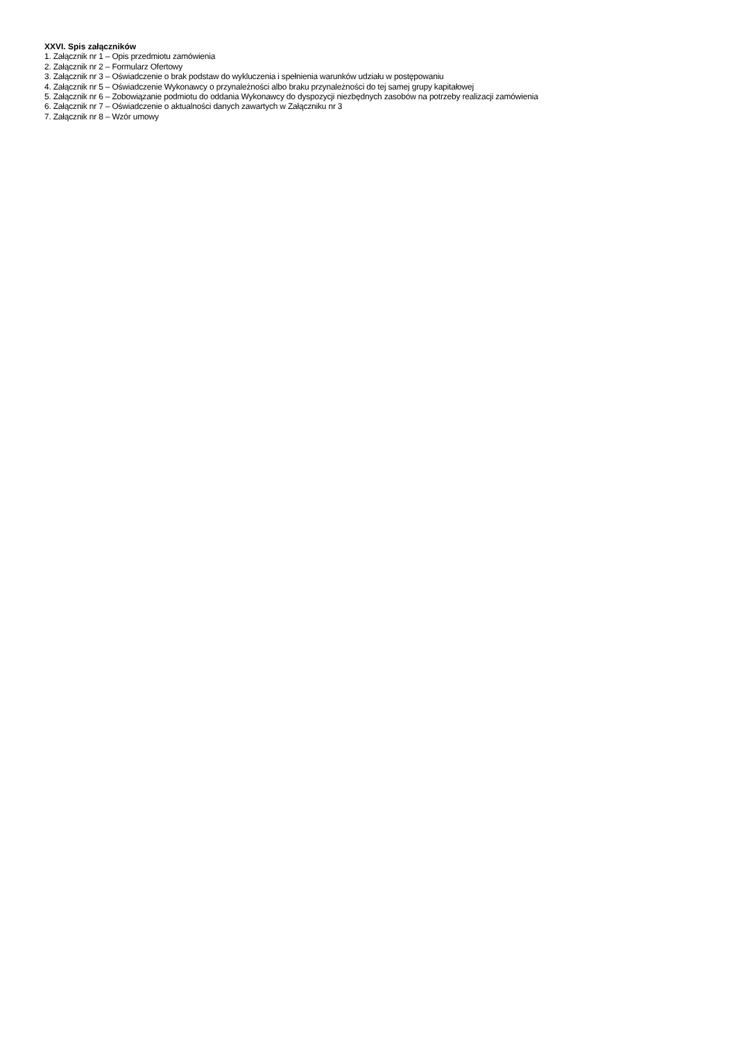XXVI. Spis załączników
1. Załącznik nr 1 – Opis przedmiotu zamówienia
2. Załącznik nr 2 – Formularz Ofertowy
3. Załącznik nr 3 – Oświadczenie o brak podstaw do wykluczenia i spełnienia warunków udziału w postępowaniu
4. Załącznik nr 5 – Oświadczenie Wykonawcy o przynależności albo braku przynależności do tej samej grupy kapitałowej
5. Załącznik nr 6 – Zobowiązanie podmiotu do oddania Wykonawcy do dyspozycji niezbędnych zasobów na potrzeby realizacji zamówienia
6. Załącznik nr 7 – Oświadczenie o aktualności danych zawartych w Załączniku nr 3
7. Załącznik nr 8 – Wzór umowy